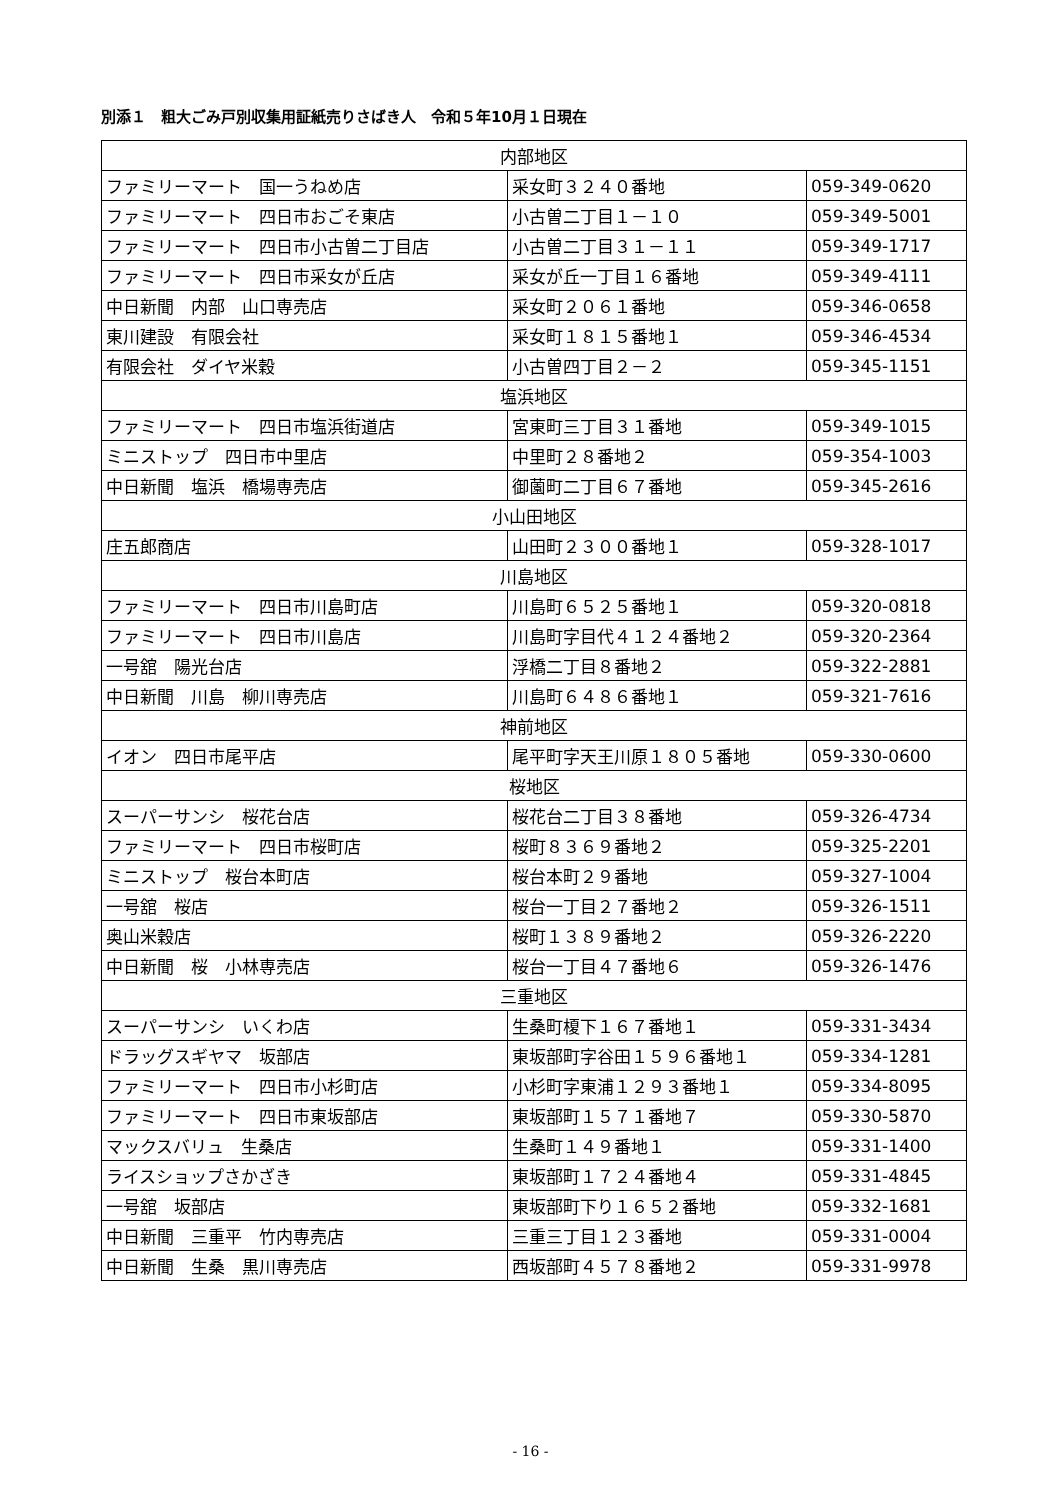別添１　粗大ごみ戸別収集用証紙売りさばき人　令和５年10月１日現在
| 内部地区 | | |
| ファミリーマート 国一うねめ店 | 采女町３２４０番地 | 059-349-0620 |
| ファミリーマート 四日市おごそ東店 | 小古曽二丁目１－１０ | 059-349-5001 |
| ファミリーマート 四日市小古曽二丁目店 | 小古曽二丁目３１－１１ | 059-349-1717 |
| ファミリーマート 四日市采女が丘店 | 采女が丘一丁目１６番地 | 059-349-4111 |
| 中日新聞 内部 山口専売店 | 采女町２０６１番地 | 059-346-0658 |
| 東川建設 有限会社 | 采女町１８１５番地１ | 059-346-4534 |
| 有限会社 ダイヤ米穀 | 小古曽四丁目２－２ | 059-345-1151 |
| 塩浜地区 | | |
| ファミリーマート 四日市塩浜街道店 | 宮東町三丁目３１番地 | 059-349-1015 |
| ミニストップ 四日市中里店 | 中里町２８番地２ | 059-354-1003 |
| 中日新聞 塩浜 橋場専売店 | 御薗町二丁目６７番地 | 059-345-2616 |
| 小山田地区 | | |
| 庄五郎商店 | 山田町２３００番地１ | 059-328-1017 |
| 川島地区 | | |
| ファミリーマート 四日市川島町店 | 川島町６５２５番地１ | 059-320-0818 |
| ファミリーマート 四日市川島店 | 川島町字目代４１２４番地２ | 059-320-2364 |
| 一号舘 陽光台店 | 浮橋二丁目８番地２ | 059-322-2881 |
| 中日新聞 川島 柳川専売店 | 川島町６４８６番地１ | 059-321-7616 |
| 神前地区 | | |
| イオン 四日市尾平店 | 尾平町字天王川原１８０５番地 | 059-330-0600 |
| 桜地区 | | |
| スーパーサンシ 桜花台店 | 桜花台二丁目３８番地 | 059-326-4734 |
| ファミリーマート 四日市桜町店 | 桜町８３６９番地２ | 059-325-2201 |
| ミニストップ 桜台本町店 | 桜台本町２９番地 | 059-327-1004 |
| 一号舘 桜店 | 桜台一丁目２７番地２ | 059-326-1511 |
| 奥山米穀店 | 桜町１３８９番地２ | 059-326-2220 |
| 中日新聞 桜 小林専売店 | 桜台一丁目４７番地６ | 059-326-1476 |
| 三重地区 | | |
| スーパーサンシ いくわ店 | 生桑町榎下１６７番地１ | 059-331-3434 |
| ドラッグスギヤマ 坂部店 | 東坂部町字谷田１５９６番地１ | 059-334-1281 |
| ファミリーマート 四日市小杉町店 | 小杉町字東浦１２９３番地１ | 059-334-8095 |
| ファミリーマート 四日市東坂部店 | 東坂部町１５７１番地７ | 059-330-5870 |
| マックスバリュ 生桑店 | 生桑町１４９番地１ | 059-331-1400 |
| ライスショップさかざき | 東坂部町１７２４番地４ | 059-331-4845 |
| 一号舘 坂部店 | 東坂部町下り１６５２番地 | 059-332-1681 |
| 中日新聞 三重平 竹内専売店 | 三重三丁目１２３番地 | 059-331-0004 |
| 中日新聞 生桑 黒川専売店 | 西坂部町４５７８番地２ | 059-331-9978 |
- 16 -